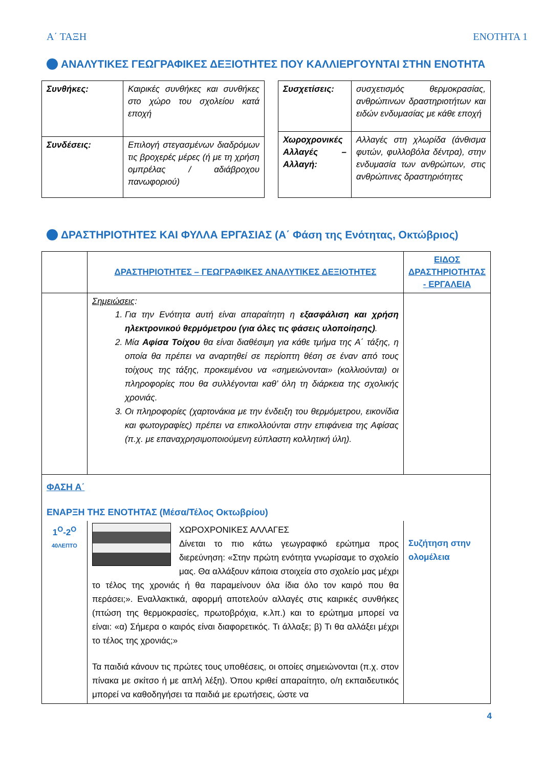Α΄ ΤΑΞΗ ΕΝΟΤΗΤΑ 1
ΑΝΑΛΥΤΙΚΕΣ ΓΕΩΓΡΑΦΙΚΕΣ ΔΕΞΙΟΤΗΤΕΣ ΠΟΥ ΚΑΛΛΙΕΡΓΟΥΝΤΑΙ ΣΤΗΝ ΕΝΟΤΗΤΑ
| Συνθήκες: | Καιρικές συνθήκες και συνθήκες στο χώρο του σχολείου κατά εποχή |
| Συνδέσεις: | Επιλογή στεγασμένων διαδρόμων τις βροχερές μέρες (ή με τη χρήση ομπρέλας / αδιάβροχου πανωφοριού) |
| Συσχετίσεις: | συσχετισμός θερμοκρασίας, ανθρώπινων δραστηριοτήτων και ειδών ενδυμασίας με κάθε εποχή |
| Χωροχρονικές Αλλαγές – Αλλαγή: | Αλλαγές στη χλωρίδα (άνθισμα φυτών, φυλλοβόλα δέντρα), στην ενδυμασία των ανθρώπων, στις ανθρώπινες δραστηριότητες |
ΔΡΑΣΤΗΡΙΟΤΗΤΕΣ ΚΑΙ ΦΥΛΛΑ ΕΡΓΑΣΙΑΣ (Α΄ Φάση της Ενότητας, Οκτώβριος)
| | ΔΡΑΣΤΗΡΙΟΤΗΤΕΣ – ΓΕΩΓΡΑΦΙΚΕΣ ΑΝΑΛΥΤΙΚΕΣ ΔΕΞΙΟΤΗΤΕΣ | ΕΙΔΟΣ ΔΡΑΣΤΗΡΙΟΤΗΤΑΣ - ΕΡΓΑΛΕΙΑ |
| | Σημειώσεις : 1. Για την Ενότητα αυτή είναι απαραίτητη η εξασφάλιση και χρήση ηλεκτρονικού θερμόμετρου (για όλες τις φάσεις υλοποίησης) . 2. Μία Αφίσα Τοίχου θα είναι διαθέσιμη για κάθε τμήμα της Α΄ τάξης, η οποία θα πρέπει να αναρτηθεί σε περίοπτη θέση σε έναν από τους τοίχους της τάξης, προκειμένου να «σημειώνονται» (κολλιούνται) οι πληροφορίες που θα συλλέγονται καθ’ όλη τη διάρκεια της σχολικής χρονιάς. 3. Οι πληροφορίες (χαρτονάκια με την ένδειξη του θερμόμετρου, εικονίδια και φωτογραφίες) πρέπει να επικολλούνται στην επιφάνεια της Αφίσας (π.χ. με επαναχρησιμοποιούμενη εύπλαστη κολλητική ύλη). | |
| ΦΑΣΗ Α΄ ΕΝΑΡΞΗ ΤΗΣ ΕΝΟΤΗΤΑΣ (Μέσα/Τέλος Οκτωβρίου) | | |
| 1<sup>Ο</sup>-2<sup>Ο</sup> 40ΛΕΠΤΟ | ΧΩΡΟΧΡΟΝΙΚΕΣ ΑΛΛΑΓΕΣ Δίνεται το πιο κάτω γεωγραφικό ερώτημα προς διερεύνηση: «Στην πρώτη ενότητα γνωρίσαμε το σχολείο μας. Θα αλλάξουν κάποια στοιχεία στο σχολείο μας μέχρι το τέλος της χρονιάς ή θα παραμείνουν όλα ίδια όλο τον καιρό που θα περάσει;». Εναλλακτικά, αφορμή αποτελούν αλλαγές στις καιρικές συνθήκες (πτώση της θερμοκρασίες, πρωτοβρόχια, κ.λπ.) και το ερώτημα μπορεί να είναι: «α) Σήμερα ο καιρός είναι διαφορετικός. Τι άλλαξε; β) Τι θα αλλάξει μέχρι το τέλος της χρονιάς;» Τα παιδιά κάνουν τις πρώτες τους υποθέσεις, οι οποίες σημειώνονται (π.χ. στον πίνακα με σκίτσο ή με απλή λέξη). Όπου κριθεί απαραίτητο, ο/η εκπαιδευτικός μπορεί να καθοδηγήσει τα παιδιά με ερωτήσεις, ώστε να | Συζήτηση στην ολομέλεια |
4